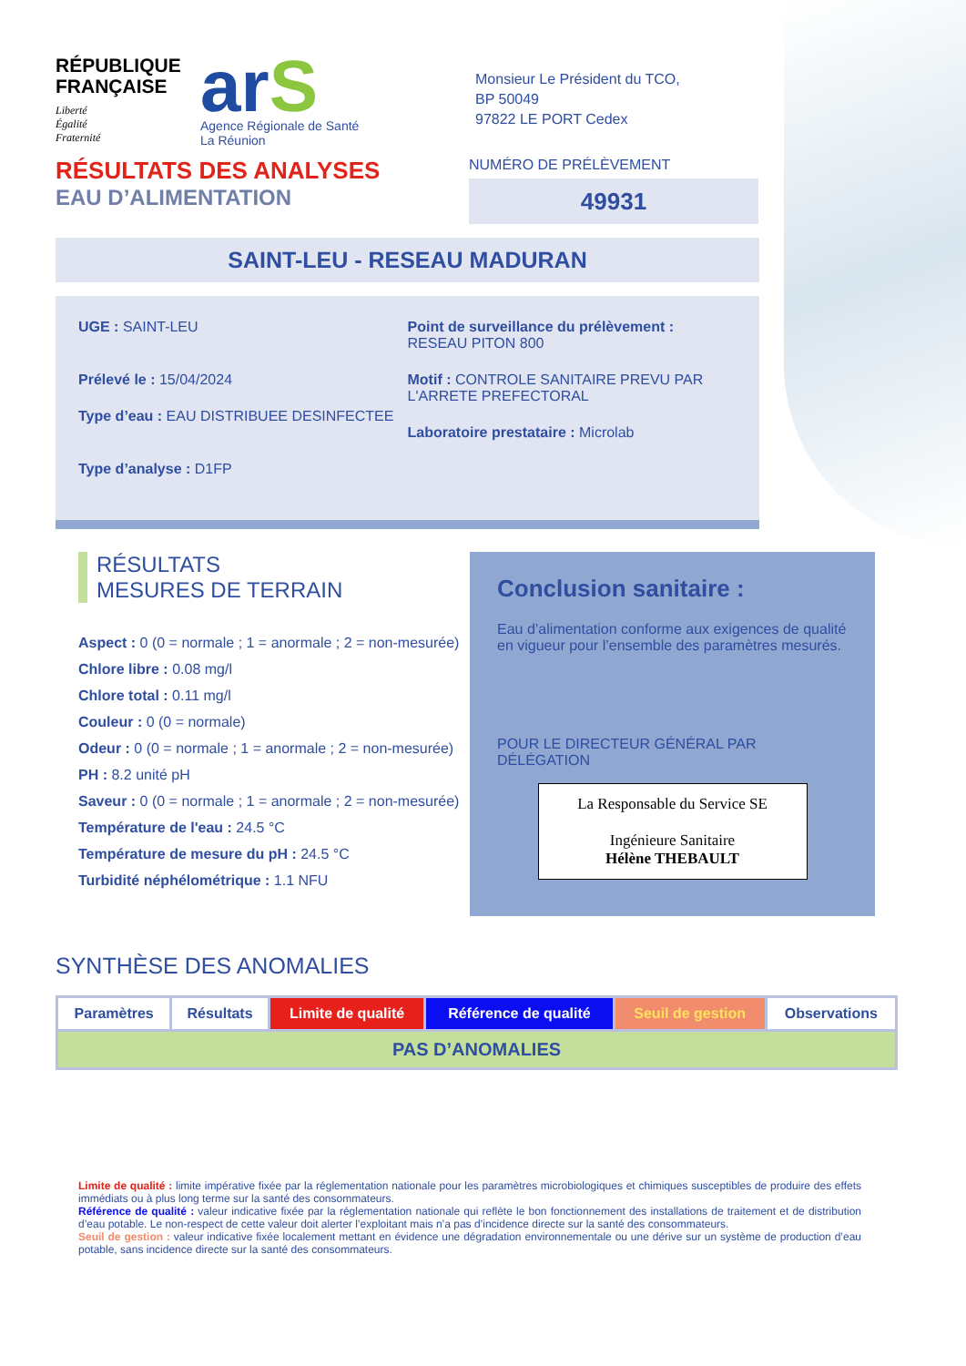RÉPUBLIQUE FRANÇAISE
Liberté
Égalité
Fraternité
arS
Agence Régionale de Santé
La Réunion
Monsieur Le Président du TCO,
BP 50049
97822 LE PORT Cedex
RÉSULTATS DES ANALYSES
EAU D’ALIMENTATION
NUMÉRO DE PRÉLÈVEMENT
49931
SAINT-LEU - RESEAU MADURAN
UGE : SAINT-LEU
Prélevé le : 15/04/2024
Type d’eau : EAU DISTRIBUEE DESINFECTEE
Type d’analyse : D1FP
Point de surveillance du prélèvement : RESEAU PITON 800
Motif : CONTROLE SANITAIRE PREVU PAR L'ARRETE PREFECTORAL
Laboratoire prestataire : Microlab
RÉSULTATS
MESURES DE TERRAIN
Aspect : 0 (0 = normale ; 1 = anormale ; 2 = non-mesurée)
Chlore libre : 0.08 mg/l
Chlore total : 0.11 mg/l
Couleur : 0 (0 = normale)
Odeur : 0 (0 = normale ; 1 = anormale ; 2 = non-mesurée)
PH : 8.2 unité pH
Saveur : 0 (0 = normale ; 1 = anormale ; 2 = non-mesurée)
Température de l'eau : 24.5 °C
Température de mesure du pH : 24.5 °C
Turbidité néphélométrique : 1.1 NFU
Conclusion sanitaire :
Eau d’alimentation conforme aux exigences de qualité en vigueur pour l’ensemble des paramètres mesurés.
POUR LE DIRECTEUR GÉNÉRAL PAR DÉLÉGATION
La Responsable du Service SE
Ingénieure Sanitaire
Hélène THEBAULT
SYNTHÈSE DES ANOMALIES
| Paramètres | Résultats | Limite de qualité | Référence de qualité | Seuil de gestion | Observations |
| --- | --- | --- | --- | --- | --- |
| PAS D’ANOMALIES | | | | | |
Limite de qualité : limite impérative fixée par la réglementation nationale pour les paramètres microbiologiques et chimiques susceptibles de produire des effets immédiats ou à plus long terme sur la santé des consommateurs.
Référence de qualité : valeur indicative fixée par la réglementation nationale qui reflète le bon fonctionnement des installations de traitement et de distribution d’eau potable. Le non-respect de cette valeur doit alerter l’exploitant mais n’a pas d’incidence directe sur la santé des consommateurs.
Seuil de gestion : valeur indicative fixée localement mettant en évidence une dégradation environnementale ou une dérive sur un système de production d’eau potable, sans incidence directe sur la santé des consommateurs.